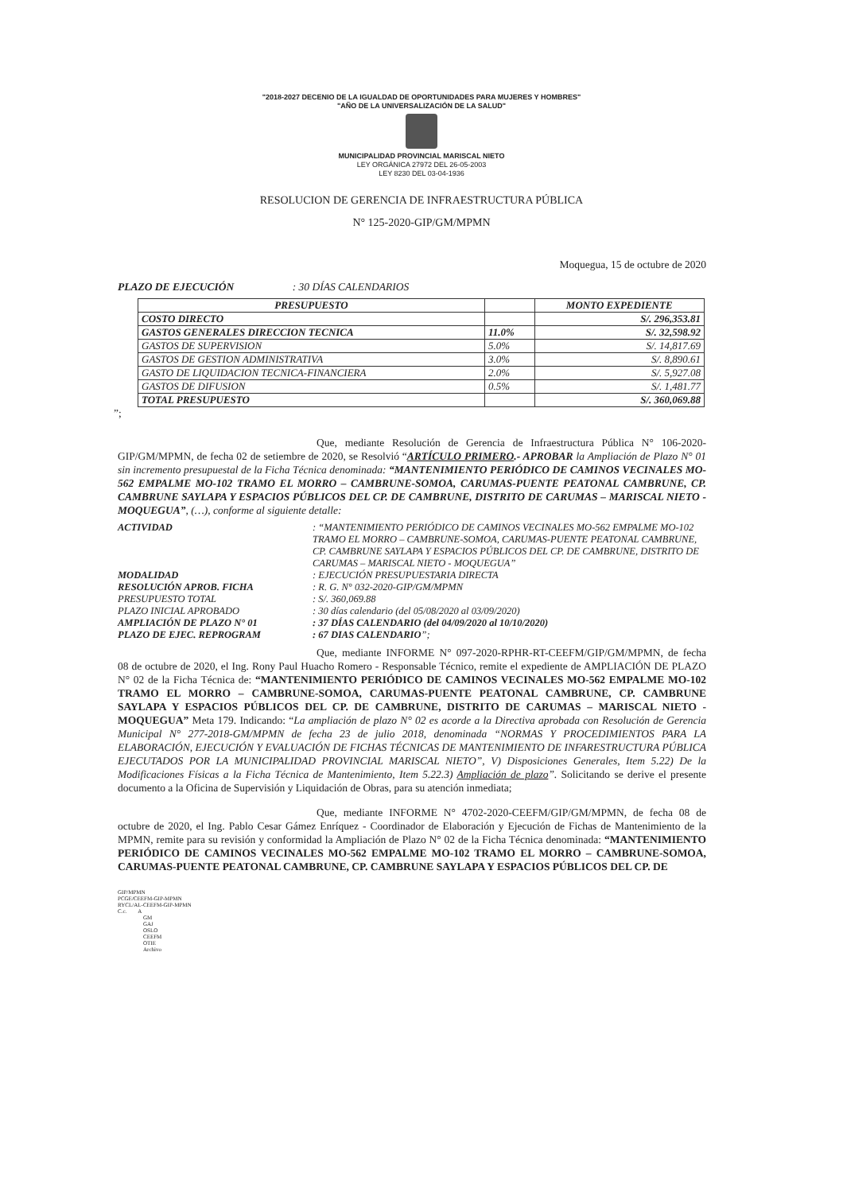"2018-2027 DECENIO DE LA IGUALDAD DE OPORTUNIDADES PARA MUJERES Y HOMBRES"
"AÑO DE LA UNIVERSALIZACIÓN DE LA SALUD"
MUNICIPALIDAD PROVINCIAL MARISCAL NIETO
LEY ORGÁNICA 27972 DEL 26-05-2003
LEY 8230 DEL 03-04-1936
RESOLUCION DE GERENCIA DE INFRAESTRUCTURA PÚBLICA
N° 125-2020-GIP/GM/MPMN
Moquegua, 15 de octubre de 2020
PLAZO DE EJECUCIÓN : 30 DÍAS CALENDARIOS
| PRESUPUESTO | | MONTO EXPEDIENTE |
| --- | --- | --- |
| COSTO DIRECTO | | S/. 296,353.81 |
| GASTOS GENERALES DIRECCION TECNICA | 11.0% | S/. 32,598.92 |
| GASTOS DE SUPERVISION | 5.0% | S/. 14,817.69 |
| GASTOS DE GESTION ADMINISTRATIVA | 3.0% | S/. 8,890.61 |
| GASTO DE LIQUIDACION TECNICA-FINANCIERA | 2.0% | S/. 5,927.08 |
| GASTOS DE DIFUSION | 0.5% | S/. 1,481.77 |
| TOTAL PRESUPUESTO | | S/. 360,069.88 |
”;
Que, mediante Resolución de Gerencia de Infraestructura Pública N° 106-2020-GIP/GM/MPMN, de fecha 02 de setiembre de 2020, se Resolvió “ARTÍCULO PRIMERO.- APROBAR la Ampliación de Plazo N° 01 sin incremento presupuestal de la Ficha Técnica denominada: “MANTENIMIENTO PERIÓDICO DE CAMINOS VECINALES MO-562 EMPALME MO-102 TRAMO EL MORRO – CAMBRUNE-SOMOA, CARUMAS-PUENTE PEATONAL CAMBRUNE, CP. CAMBRUNE SAYLAPA Y ESPACIOS PÚBLICOS DEL CP. DE CAMBRUNE, DISTRITO DE CARUMAS – MARISCAL NIETO - MOQUEGUA”, (…), conforme al siguiente detalle:
| ACTIVIDAD | : “MANTENIMIENTO PERIÓDICO DE CAMINOS VECINALES MO-562 EMPALME MO-102 TRAMO EL MORRO – CAMBRUNE-SOMOA, CARUMAS-PUENTE PEATONAL CAMBRUNE, CP. CAMBRUNE SAYLAPA Y ESPACIOS PÚBLICOS DEL CP. DE CAMBRUNE, DISTRITO DE CARUMAS – MARISCAL NIETO - MOQUEGUA” |
| MODALIDAD | : EJECUCIÓN PRESUPUESTARIA DIRECTA |
| RESOLUCIÓN APROB. FICHA | : R. G. N° 032-2020-GIP/GM/MPMN |
| PRESUPUESTO TOTAL | : S/. 360,069.88 |
| PLAZO INICIAL APROBADO | : 30 días calendario (del 05/08/2020 al 03/09/2020) |
| AMPLIACIÓN DE PLAZO N° 01 | : 37 DÍAS CALENDARIO (del 04/09/2020 al 10/10/2020) |
| PLAZO DE EJEC. REPROGRAM | : 67 DIAS CALENDARIO ”; |
Que, mediante INFORME N° 097-2020-RPHR-RT-CEEFM/GIP/GM/MPMN, de fecha 08 de octubre de 2020, el Ing. Rony Paul Huacho Romero - Responsable Técnico, remite el expediente de AMPLIACIÓN DE PLAZO N° 02 de la Ficha Técnica de: “MANTENIMIENTO PERIÓDICO DE CAMINOS VECINALES MO-562 EMPALME MO-102 TRAMO EL MORRO – CAMBRUNE-SOMOA, CARUMAS-PUENTE PEATONAL CAMBRUNE, CP. CAMBRUNE SAYLAPA Y ESPACIOS PÚBLICOS DEL CP. DE CAMBRUNE, DISTRITO DE CARUMAS – MARISCAL NIETO - MOQUEGUA” Meta 179. Indicando: “La ampliación de plazo N° 02 es acorde a la Directiva aprobada con Resolución de Gerencia Municipal N° 277-2018-GM/MPMN de fecha 23 de julio 2018, denominada “NORMAS Y PROCEDIMIENTOS PARA LA ELABORACIÓN, EJECUCIÓN Y EVALUACIÓN DE FICHAS TÉCNICAS DE MANTENIMIENTO DE INFARESTRUCTURA PÚBLICA EJECUTADOS POR LA MUNICIPALIDAD PROVINCIAL MARISCAL NIETO”, V) Disposiciones Generales, Item 5.22) De la Modificaciones Físicas a la Ficha Técnica de Mantenimiento, Item 5.22.3) Ampliación de plazo”. Solicitando se derive el presente documento a la Oficina de Supervisión y Liquidación de Obras, para su atención inmediata;
Que, mediante INFORME N° 4702-2020-CEEFM/GIP/GM/MPMN, de fecha 08 de octubre de 2020, el Ing. Pablo Cesar Gámez Enríquez - Coordinador de Elaboración y Ejecución de Fichas de Mantenimiento de la MPMN, remite para su revisión y conformidad la Ampliación de Plazo N° 02 de la Ficha Técnica denominada: “MANTENIMIENTO PERIÓDICO DE CAMINOS VECINALES MO-562 EMPALME MO-102 TRAMO EL MORRO – CAMBRUNE-SOMOA, CARUMAS-PUENTE PEATONAL CAMBRUNE, CP. CAMBRUNE SAYLAPA Y ESPACIOS PÚBLICOS DEL CP. DE
GIP/MPMN
PCGE/CEEFM-GIP-MPMN
RYCL/AL-CEEFM-GIP-MPMN
C.c. A
GM
GAJ
OSLO
CEEFM
OTIE
Archivo